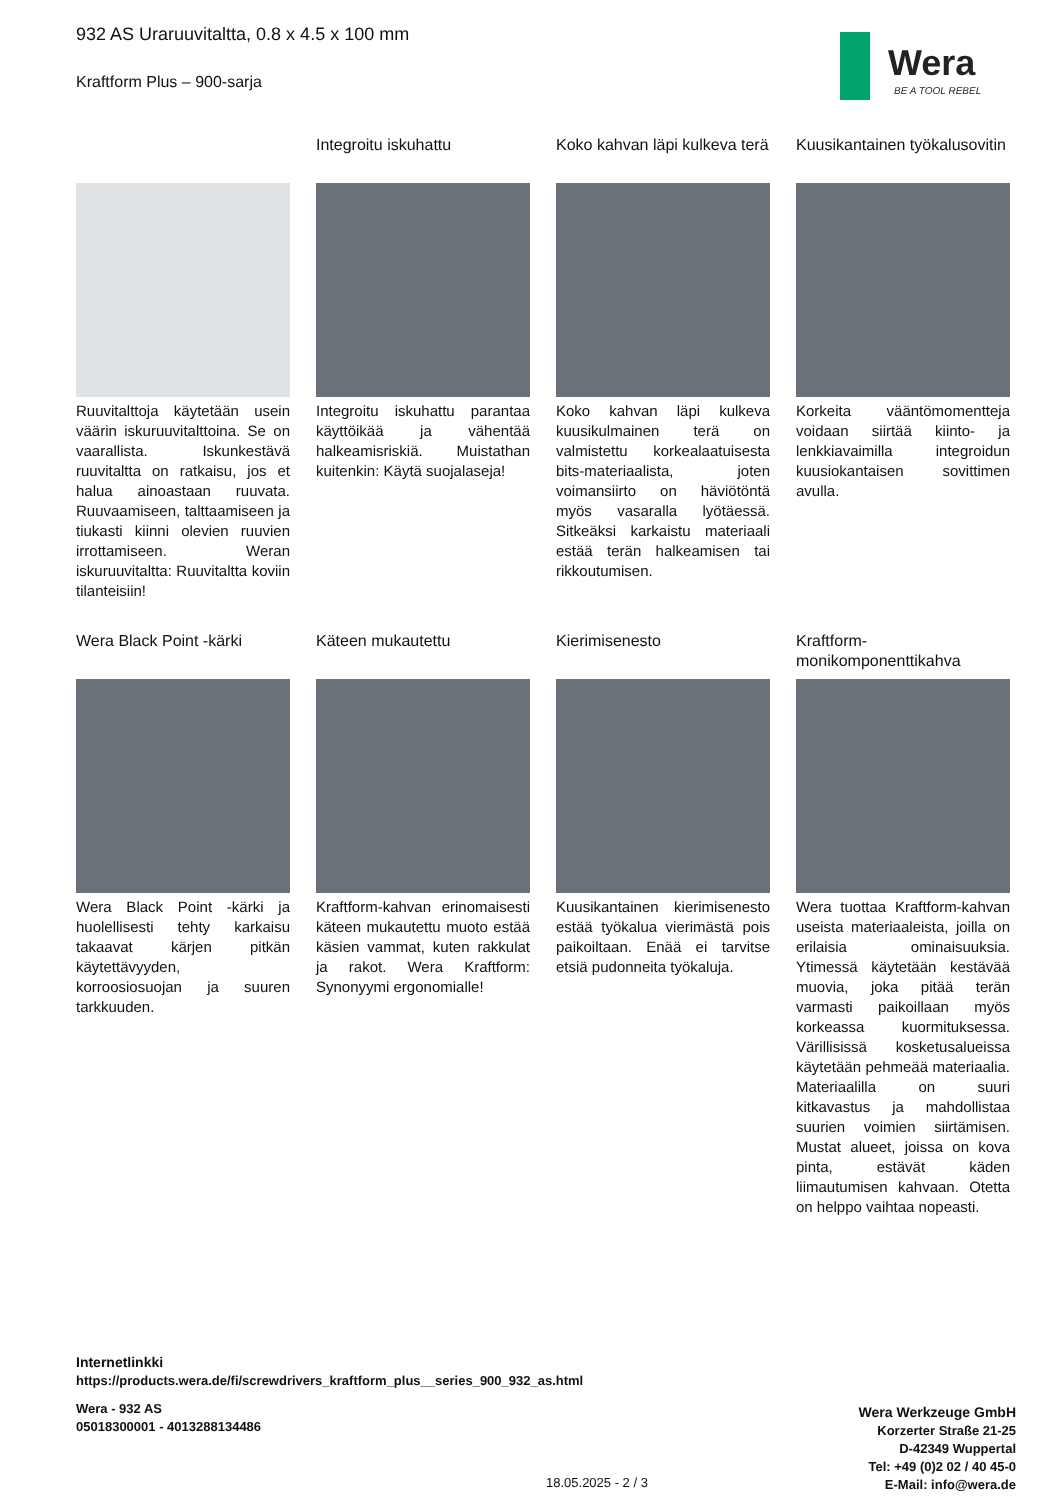932 AS Uraruuvitaltta, 0.8 x 4.5 x 100 mm
Kraftform Plus – 900-sarja
Wera
BE A TOOL REBEL
Ruuvitalttoja käytetään usein väärin iskuruuvitalttoina. Se on vaarallista. Iskunkestävä ruuvitaltta on ratkaisu, jos et halua ainoastaan ruuvata. Ruuvaamiseen, talttaamiseen ja tiukasti kiinni olevien ruuvien irrottamiseen. Weran iskuruuvitaltta: Ruuvitaltta koviin tilanteisiin!
Integroitu iskuhattu
Integroitu iskuhattu parantaa käyttöikää ja vähentää halkeamisriskiä. Muistathan kuitenkin: Käytä suojalaseja!
Koko kahvan läpi kulkeva terä
Koko kahvan läpi kulkeva kuusikulmainen terä on valmistettu korkealaatuisesta bits-materiaalista, joten voimansiirto on häviötöntä myös vasaralla lyötäessä. Sitkeäksi karkaistu materiaali estää terän halkeamisen tai rikkoutumisen.
Kuusikantainen työkalusovitin
Korkeita vääntömomentteja voidaan siirtää kiinto- ja lenkkiavaimilla integroidun kuusiokantaisen sovittimen avulla.
Wera Black Point -kärki
Wera Black Point -kärki ja huolellisesti tehty karkaisu takaavat kärjen pitkän käytettävyyden, korroosiosuojan ja suuren tarkkuuden.
Käteen mukautettu
Kraftform-kahvan erinomaisesti käteen mukautettu muoto estää käsien vammat, kuten rakkulat ja rakot. Wera Kraftform: Synonyymi ergonomialle!
Kierimisenesto
Kuusikantainen kierimisenesto estää työkalua vierimästä pois paikoiltaan. Enää ei tarvitse etsiä pudonneita työkaluja.
Kraftform-monikomponenttikahva
Wera tuottaa Kraftform-kahvan useista materiaaleista, joilla on erilaisia ominaisuuksia. Ytimessä käytetään kestävää muovia, joka pitää terän varmasti paikoillaan myös korkeassa kuormituksessa. Värillisissä kosketusalueissa käytetään pehmeää materiaalia. Materiaalilla on suuri kitkavastus ja mahdollistaa suurien voimien siirtämisen. Mustat alueet, joissa on kova pinta, estävät käden liimautumisen kahvaan. Otetta on helppo vaihtaa nopeasti.
Internetlinkki
https://products.wera.de/fi/screwdrivers_kraftform_plus__series_900_932_as.html
Wera - 932 AS
05018300001 - 4013288134486
Wera Werkzeuge GmbH
Korzerter Straße 21-25
D-42349 Wuppertal
Tel: +49 (0)2 02 / 40 45-0
E-Mail: info@wera.de
18.05.2025 - 2 / 3